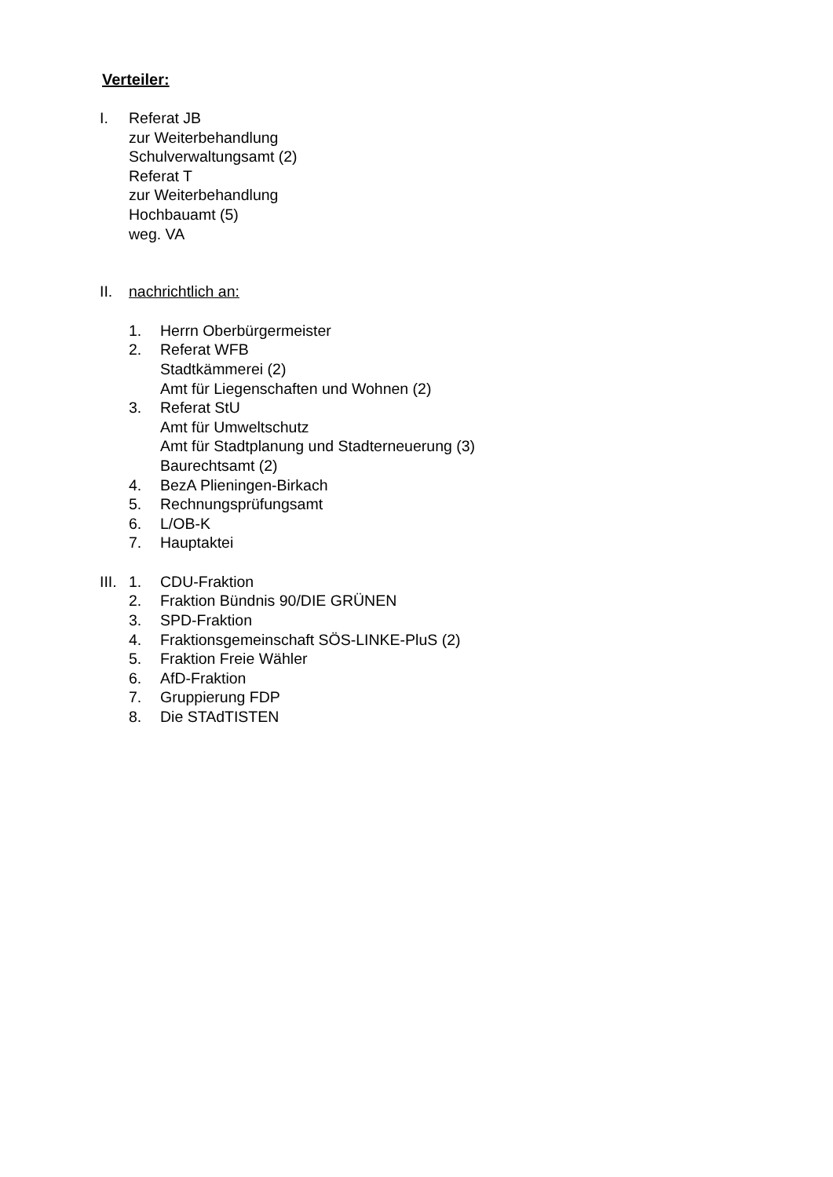Verteiler:
I. Referat JB
zur Weiterbehandlung
Schulverwaltungsamt (2)
Referat T
zur Weiterbehandlung
Hochbauamt (5)
weg. VA
II. nachrichtlich an:
1. Herrn Oberbürgermeister
2. Referat WFB
Stadtkämmerei (2)
Amt für Liegenschaften und Wohnen (2)
3. Referat StU
Amt für Umweltschutz
Amt für Stadtplanung und Stadterneuerung (3)
Baurechtsamt (2)
4. BezA Plieningen-Birkach
5. Rechnungsprüfungsamt
6. L/OB-K
7. Hauptaktei
III. 1. CDU-Fraktion
2. Fraktion Bündnis 90/DIE GRÜNEN
3. SPD-Fraktion
4. Fraktionsgemeinschaft SÖS-LINKE-PluS (2)
5. Fraktion Freie Wähler
6. AfD-Fraktion
7. Gruppierung FDP
8. Die STAdTISTEN